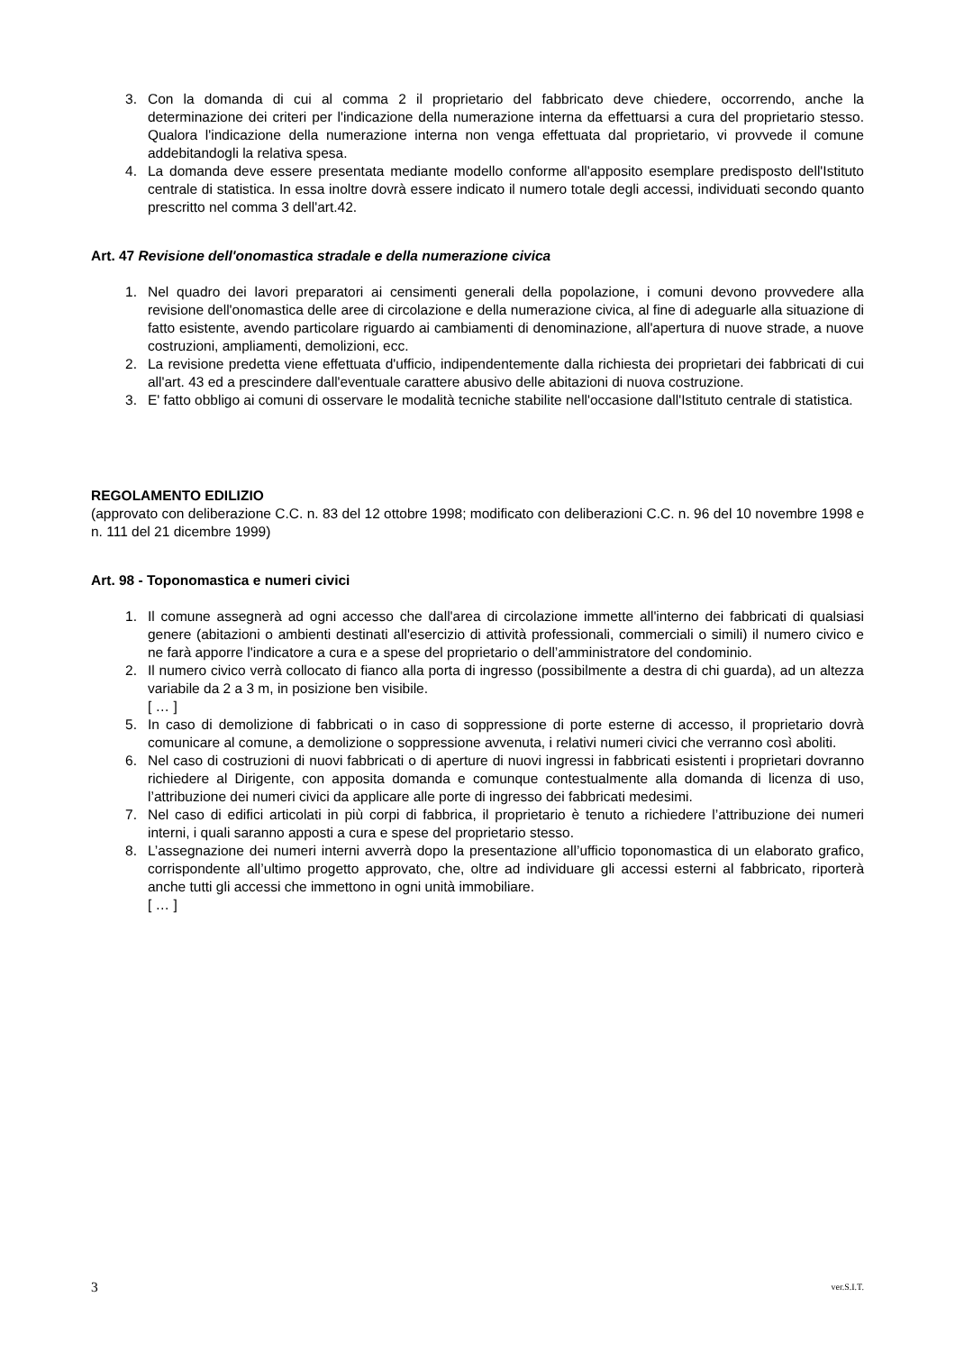3. Con la domanda di cui al comma 2 il proprietario del fabbricato deve chiedere, occorrendo, anche la determinazione dei criteri per l'indicazione della numerazione interna da effettuarsi a cura del proprietario stesso. Qualora l'indicazione della numerazione interna non venga effettuata dal proprietario, vi provvede il comune addebitandogli la relativa spesa.
4. La domanda deve essere presentata mediante modello conforme all'apposito esemplare predisposto dell'Istituto centrale di statistica. In essa inoltre dovrà essere indicato il numero totale degli accessi, individuati secondo quanto prescritto nel comma 3 dell'art.42.
Art. 47 Revisione dell'onomastica stradale e della numerazione civica
1. Nel quadro dei lavori preparatori ai censimenti generali della popolazione, i comuni devono provvedere alla revisione dell'onomastica delle aree di circolazione e della numerazione civica, al fine di adeguarle alla situazione di fatto esistente, avendo particolare riguardo ai cambiamenti di denominazione, all'apertura di nuove strade, a nuove costruzioni, ampliamenti, demolizioni, ecc.
2. La revisione predetta viene effettuata d'ufficio, indipendentemente dalla richiesta dei proprietari dei fabbricati di cui all'art. 43 ed a prescindere dall'eventuale carattere abusivo delle abitazioni di nuova costruzione.
3. E' fatto obbligo ai comuni di osservare le modalità tecniche stabilite nell'occasione dall'Istituto centrale di statistica.
REGOLAMENTO EDILIZIO
(approvato con deliberazione C.C. n. 83 del 12 ottobre 1998; modificato con deliberazioni C.C. n. 96 del 10 novembre 1998 e n. 111 del 21 dicembre 1999)
Art. 98 - Toponomastica e numeri civici
1. Il comune assegnerà ad ogni accesso che dall'area di circolazione immette all'interno dei fabbricati di qualsiasi genere (abitazioni o ambienti destinati all'esercizio di attività professionali, commerciali o simili) il numero civico e ne farà apporre l'indicatore a cura e a spese del proprietario o dell’amministratore del condominio.
2. Il numero civico verrà collocato di fianco alla porta di ingresso (possibilmente a destra di chi guarda), ad un altezza variabile da 2 a 3 m, in posizione ben visibile.
[ … ]
5. In caso di demolizione di fabbricati o in caso di soppressione di porte esterne di accesso, il proprietario dovrà comunicare al comune, a demolizione o soppressione avvenuta, i relativi numeri civici che verranno così aboliti.
6. Nel caso di costruzioni di nuovi fabbricati o di aperture di nuovi ingressi in fabbricati esistenti i proprietari dovranno richiedere al Dirigente, con apposita domanda e comunque contestualmente alla domanda di licenza di uso, l’attribuzione dei numeri civici da applicare alle porte di ingresso dei fabbricati medesimi.
7. Nel caso di edifici articolati in più corpi di fabbrica, il proprietario è tenuto a richiedere l’attribuzione dei numeri interni, i quali saranno apposti a cura e spese del proprietario stesso.
8. L’assegnazione dei numeri interni avverrà dopo la presentazione all’ufficio toponomastica di un elaborato grafico, corrispondente all’ultimo progetto approvato, che, oltre ad individuare gli accessi esterni al fabbricato, riporterà anche tutti gli accessi che immettono in ogni unità immobiliare.
[ … ]
3 ver.S.I.T.